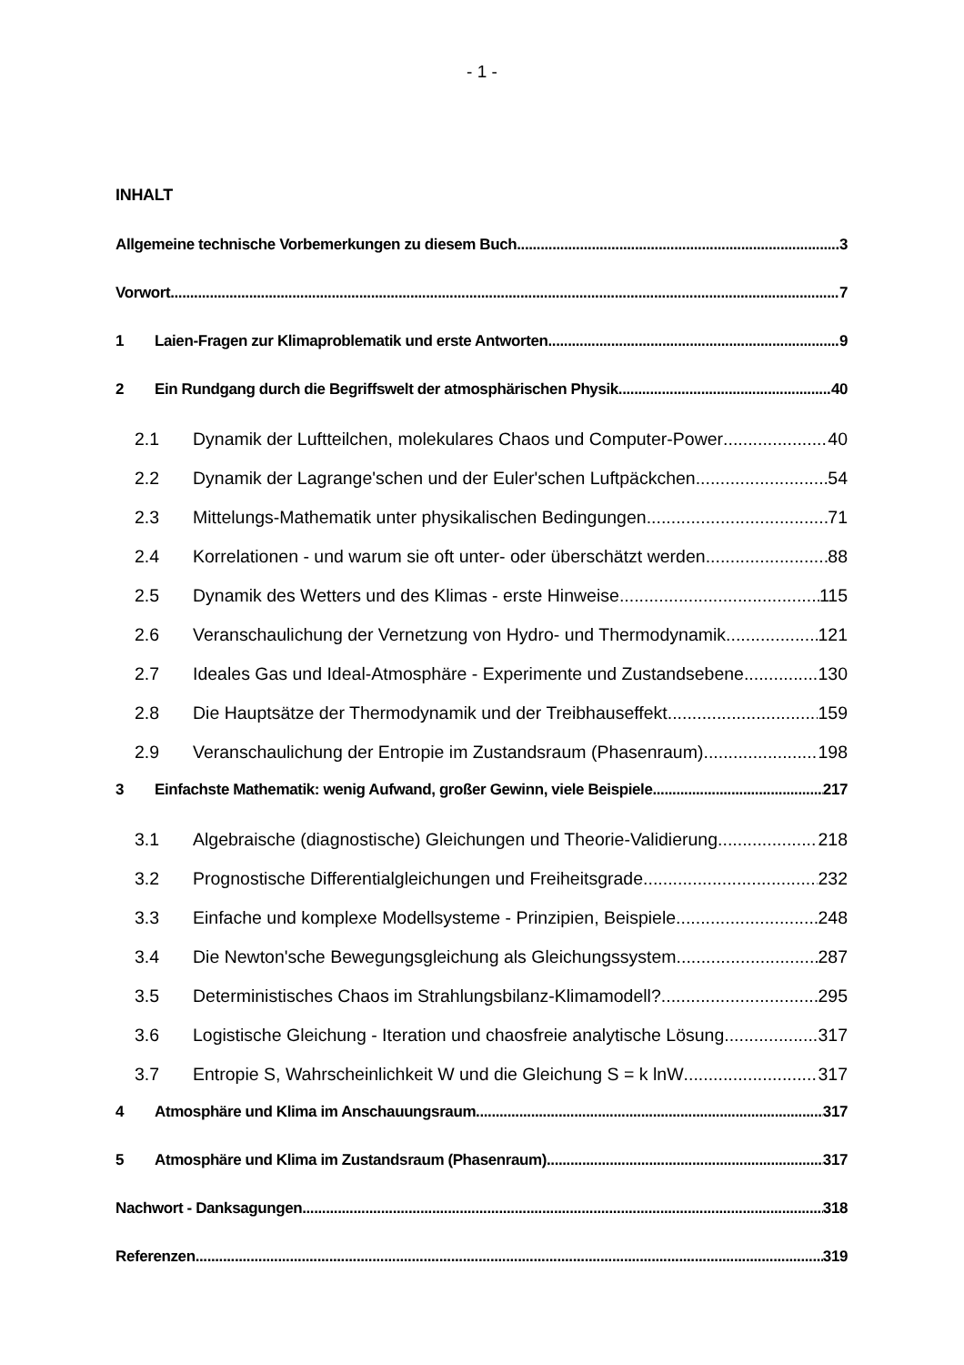- 1 -
INHALT
Allgemeine technische Vorbemerkungen zu diesem Buch 3
Vorwort 7
1 Laien-Fragen zur Klimaproblematik und erste Antworten 9
2 Ein Rundgang durch die Begriffswelt der atmosphärischen Physik 40
2.1 Dynamik der Luftteilchen, molekulares Chaos und Computer-Power 40
2.2 Dynamik der Lagrange'schen und der Euler'schen Luftpäckchen 54
2.3 Mittelungs-Mathematik unter physikalischen Bedingungen 71
2.4 Korrelationen - und warum sie oft unter- oder überschätzt werden 88
2.5 Dynamik des Wetters und des Klimas - erste Hinweise 115
2.6 Veranschaulichung der Vernetzung von Hydro- und Thermodynamik 121
2.7 Ideales Gas und Ideal-Atmosphäre - Experimente und Zustandsebene 130
2.8 Die Hauptsätze der Thermodynamik und der Treibhauseffekt 159
2.9 Veranschaulichung der Entropie im Zustandsraum (Phasenraum) 198
3 Einfachste Mathematik: wenig Aufwand, großer Gewinn, viele Beispiele 217
3.1 Algebraische (diagnostische) Gleichungen und Theorie-Validierung 218
3.2 Prognostische Differentialgleichungen und Freiheitsgrade 232
3.3 Einfache und komplexe Modellsysteme - Prinzipien, Beispiele 248
3.4 Die Newton'sche Bewegungsgleichung als Gleichungssystem 287
3.5 Deterministisches Chaos im Strahlungsbilanz-Klimamodell? 295
3.6 Logistische Gleichung - Iteration und chaosfreie analytische Lösung 317
3.7 Entropie S, Wahrscheinlichkeit W und die Gleichung S = k lnW 317
4 Atmosphäre und Klima im Anschauungsraum 317
5 Atmosphäre und Klima im Zustandsraum (Phasenraum) 317
Nachwort - Danksagungen 318
Referenzen 319